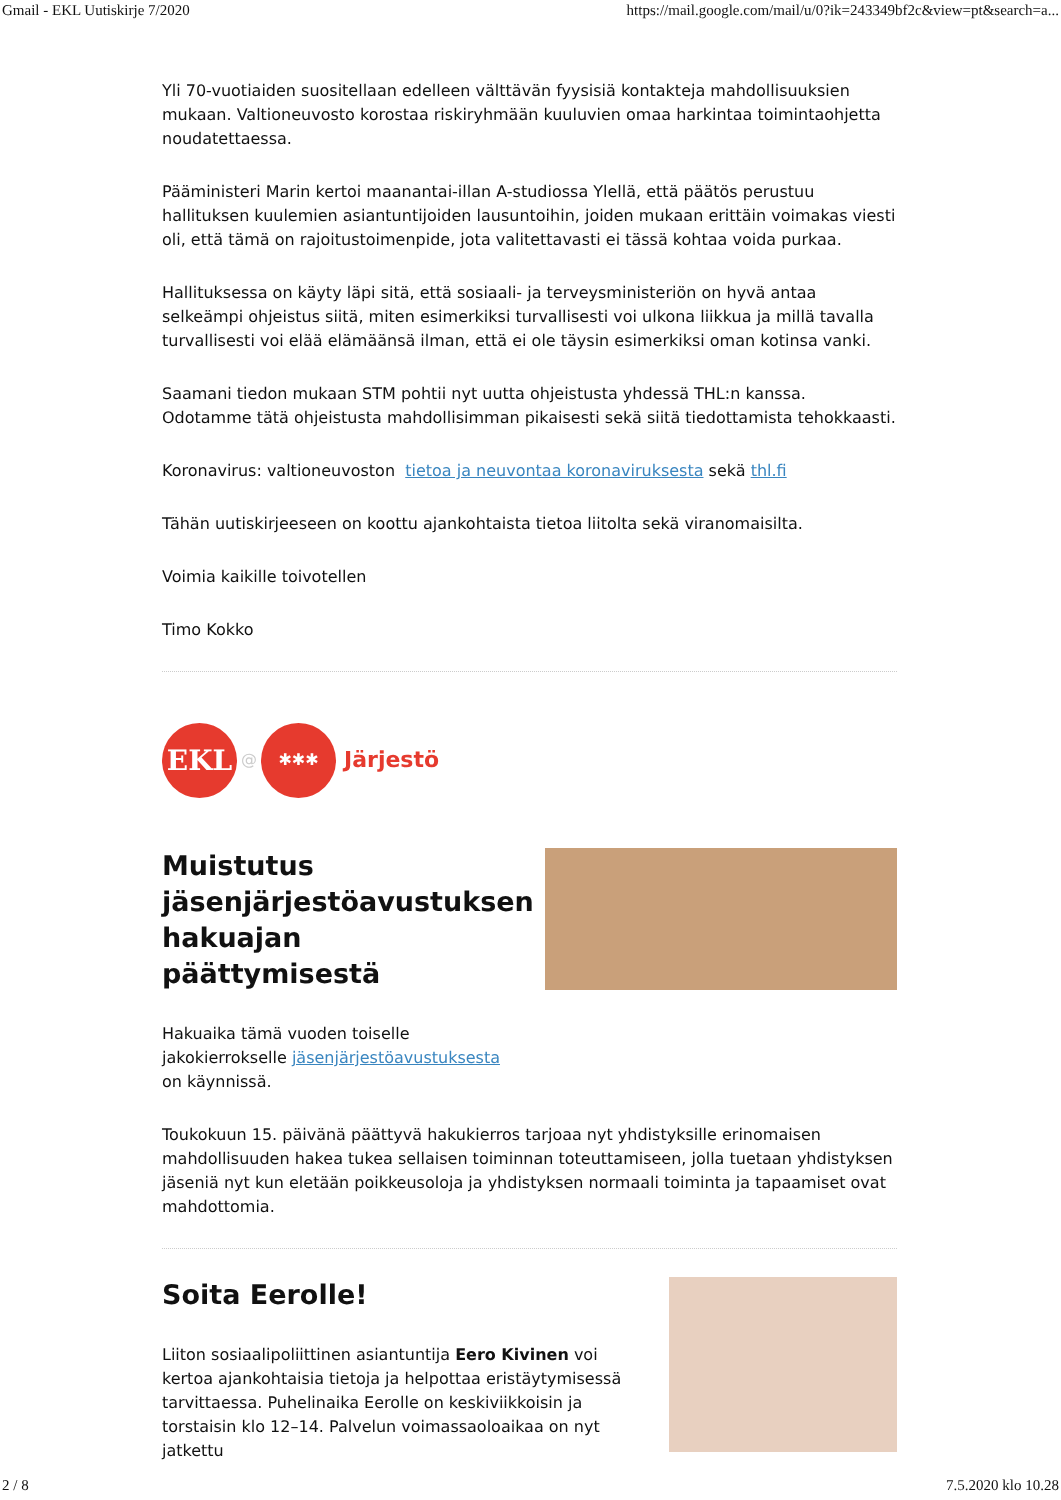Gmail - EKL Uutiskirje 7/2020 https://mail.google.com/mail/u/0?ik=243349bf2c&view=pt&search=a...
Yli 70-vuotiaiden suositellaan edelleen välttävän fyysisiä kontakteja mahdollisuuksien mukaan. Valtioneuvosto korostaa riskiryhmään kuuluvien omaa harkintaa toimintaohjetta noudatettaessa.
Pääministeri Marin kertoi maanantai-illan A-studiossa Ylellä, että päätös perustuu hallituksen kuulemien asiantuntijoiden lausuntoihin, joiden mukaan erittäin voimakas viesti oli, että tämä on rajoitustoimenpide, jota valitettavasti ei tässä kohtaa voida purkaa.
Hallituksessa on käyty läpi sitä, että sosiaali- ja terveysministeriön on hyvä antaa selkeämpi ohjeistus siitä, miten esimerkiksi turvallisesti voi ulkona liikkua ja millä tavalla turvallisesti voi elää elämäänsä ilman, että ei ole täysin esimerkiksi oman kotinsa vanki.
Saamani tiedon mukaan STM pohtii nyt uutta ohjeistusta yhdessä THL:n kanssa. Odotamme tätä ohjeistusta mahdollisimman pikaisesti sekä siitä tiedottamista tehokkaasti.
Koronavirus: valtioneuvoston tietoa ja neuvontaa koronaviruksesta sekä thl.fi
Tähän uutiskirjeeseen on koottu ajankohtaista tietoa liitolta sekä viranomaisilta.
Voimia kaikille toivotellen
Timo Kokko
EKL
@
✱✱✱
Järjestö
Muistutus jäsenjärjestöavustuksen hakuajan päättymisestä
Hakuaika tämä vuoden toiselle jakokierrokselle jäsenjärjestöavustuksesta on käynnissä.
Toukokuun 15. päivänä päättyvä hakukierros tarjoaa nyt yhdistyksille erinomaisen mahdollisuuden hakea tukea sellaisen toiminnan toteuttamiseen, jolla tuetaan yhdistyksen jäseniä nyt kun eletään poikkeusoloja ja yhdistyksen normaali toiminta ja tapaamiset ovat mahdottomia.
Soita Eerolle!
Liiton sosiaalipoliittinen asiantuntija Eero Kivinen voi kertoa ajankohtaisia tietoja ja helpottaa eristäytymisessä tarvittaessa. Puhelinaika Eerolle on keskiviikkoisin ja torstaisin klo 12–14. Palvelun voimassaoloaikaa on nyt jatkettu
2 / 8 7.5.2020 klo 10.28